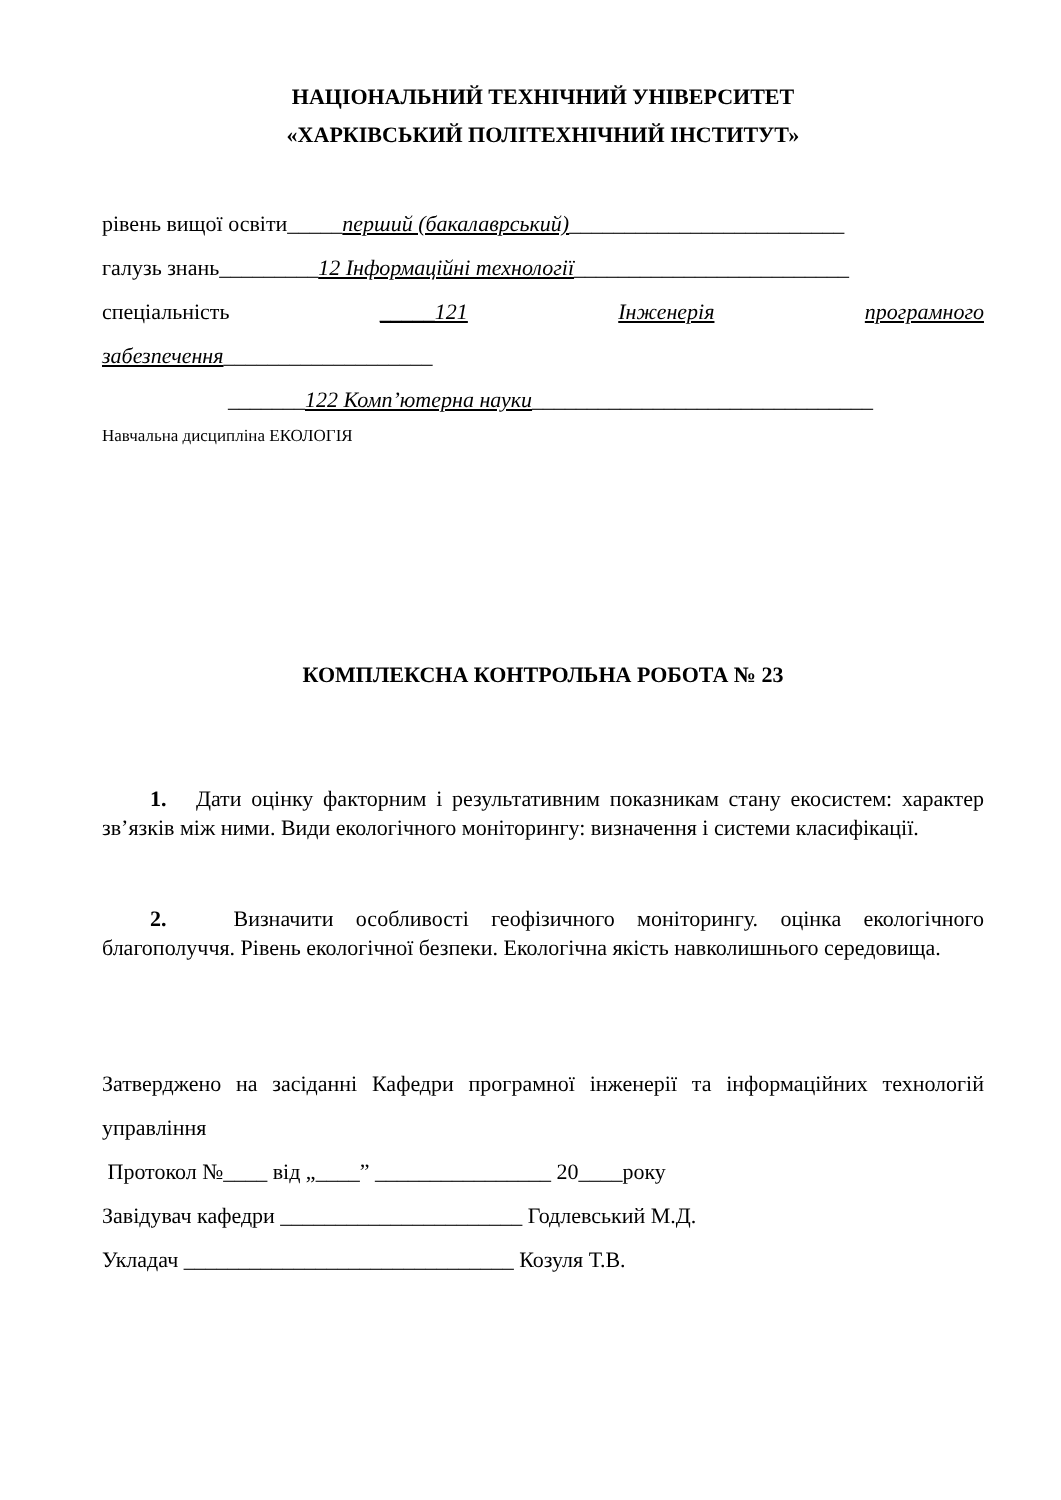НАЦІОНАЛЬНИЙ ТЕХНІЧНИЙ УНІВЕРСИТЕТ
«ХАРКІВСЬКИЙ ПОЛІТЕХНІЧНИЙ ІНСТИТУТ»
рівень вищої освіти_____перший (бакалаврський)_________________________
галузь знань_________12 Інформаційні технології_________________________
спеціальність _____121 Інженерія програмного
забезпечення___________________
_______122 Комп’ютерна науки_______________________________
Навчальна дисципліна ЕКОЛОГІЯ
КОМПЛЕКСНА КОНТРОЛЬНА РОБОТА № 23
1. Дати оцінку факторним і результативним показникам стану екосистем: характер зв’язків між ними. Види екологічного моніторингу: визначення і системи класифікації.
2. Визначити особливості геофізичного моніторингу. оцінка екологічного благополуччя. Рівень екологічної безпеки. Екологічна якість навколишнього середовища.
Затверджено на засіданні Кафедри програмної інженерії та інформаційних технологій управління
Протокол №____ від „____” ________________ 20____року
Завідувач кафедри ______________________ Годлевський М.Д.
Укладач ______________________________ Козуля Т.В.